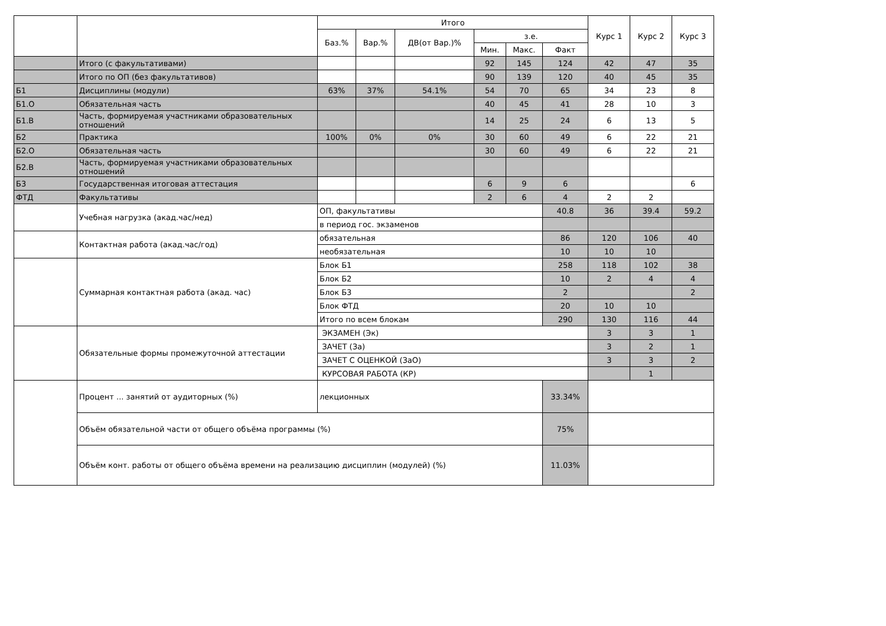| | | Итого | | | | | | Курс 1 | Курс 2 | Курс 3 |
| --- | --- | --- | --- | --- | --- | --- | --- | --- | --- | --- |
| | | Баз.% | Вар.% | ДВ(от Вар.)% | з.е. | | | | | |
| | | | | | Мин. | Макс. | Факт | | | |
| | Итого (с факультативами) | | | | 92 | 145 | 124 | 42 | 47 | 35 |
| | Итого по ОП (без факультативов) | | | | 90 | 139 | 120 | 40 | 45 | 35 |
| Б1 | Дисциплины (модули) | 63% | 37% | 54.1% | 54 | 70 | 65 | 34 | 23 | 8 |
| Б1.О | Обязательная часть | | | | 40 | 45 | 41 | 28 | 10 | 3 |
| Б1.В | Часть, формируемая участниками образовательных отношений | | | | 14 | 25 | 24 | 6 | 13 | 5 |
| Б2 | Практика | 100% | 0% | 0% | 30 | 60 | 49 | 6 | 22 | 21 |
| Б2.О | Обязательная часть | | | | 30 | 60 | 49 | 6 | 22 | 21 |
| Б2.В | Часть, формируемая участниками образовательных отношений | | | | | | | | | |
| Б3 | Государственная итоговая аттестация | | | | 6 | 9 | 6 | | | 6 |
| ФТД | Факультативы | | | | 2 | 6 | 4 | 2 | 2 | |
| | Учебная нагрузка (акад.час/нед) | ОП, факультативы | | | | | 40.8 | 36 | 39.4 | 59.2 |
| | | в период гос. экзаменов | | | | | | | | |
| | Контактная работа (акад.час/год) | обязательная | | | | | 86 | 120 | 106 | 40 |
| | | необязательная | | | | | 10 | 10 | 10 | |
| | Суммарная контактная работа (акад. час) | Блок Б1 | | | | | 258 | 118 | 102 | 38 |
| | | Блок Б2 | | | | | 10 | 2 | 4 | 4 |
| | | Блок Б3 | | | | | 2 | | | 2 |
| | | Блок ФТД | | | | | 20 | 10 | 10 | |
| | | Итого по всем блокам | | | | | 290 | 130 | 116 | 44 |
| | Обязательные формы промежуточной аттестации | ЭКЗАМЕН (Эк) | | | | | | 3 | 3 | 1 |
| | | ЗАЧЕТ (За) | | | | | | 3 | 2 | 1 |
| | | ЗАЧЕТ С ОЦЕНКОЙ (ЗаО) | | | | | | 3 | 3 | 2 |
| | | КУРСОВАЯ РАБОТА (КР) | | | | | | | 1 | |
| | Процент ... занятий от аудиторных (%) | лекционных | | | | | 33.34% | | | |
| | Объём обязательной части от общего объёма программы (%) | | | | | | 75% | | | |
| | Объём конт. работы от общего объёма времени на реализацию дисциплин (модулей) (%) | | | | | | 11.03% | | | |